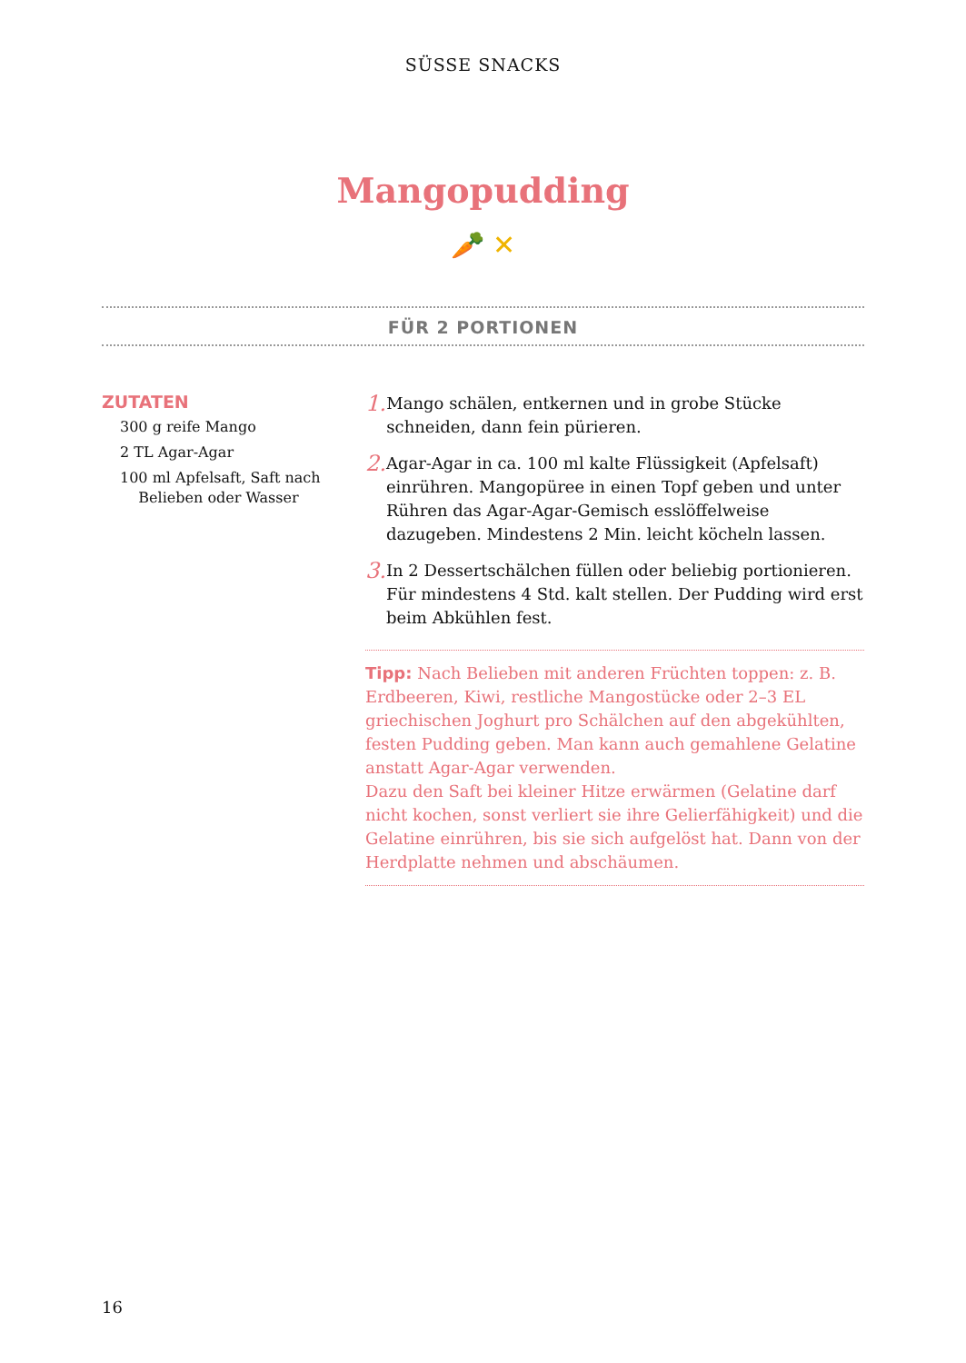SÜSSE SNACKS
Mangopudding
🥕 ✕
FÜR 2 PORTIONEN
ZUTATEN
300 g reife Mango
2 TL Agar-Agar
100 ml Apfelsaft, Saft nach
Belieben oder Wasser
1.
Mango schälen, entkernen und in grobe Stücke schneiden, dann fein pürieren.
2.
Agar-Agar in ca. 100 ml kalte Flüssigkeit (Apfelsaft) einrühren. Mangopüree in einen Topf geben und unter Rühren das Agar-Agar-Gemisch esslöffelweise dazugeben. Mindestens 2 Min. leicht köcheln lassen.
3.
In 2 Dessertschälchen füllen oder beliebig portionieren. Für mindestens 4 Std. kalt stellen. Der Pudding wird erst beim Abkühlen fest.
Tipp: Nach Belieben mit anderen Früchten toppen: z. B. Erdbeeren, Kiwi, restliche Mangostücke oder 2–3 EL griechischen Joghurt pro Schälchen auf den abgekühlten, festen Pudding geben. Man kann auch gemahlene Gelatine anstatt Agar-Agar verwenden.
Dazu den Saft bei kleiner Hitze erwärmen (Gelatine darf nicht kochen, sonst verliert sie ihre Gelierfähigkeit) und die Gelatine einrühren, bis sie sich aufgelöst hat. Dann von der Herdplatte nehmen und abschäumen.
16